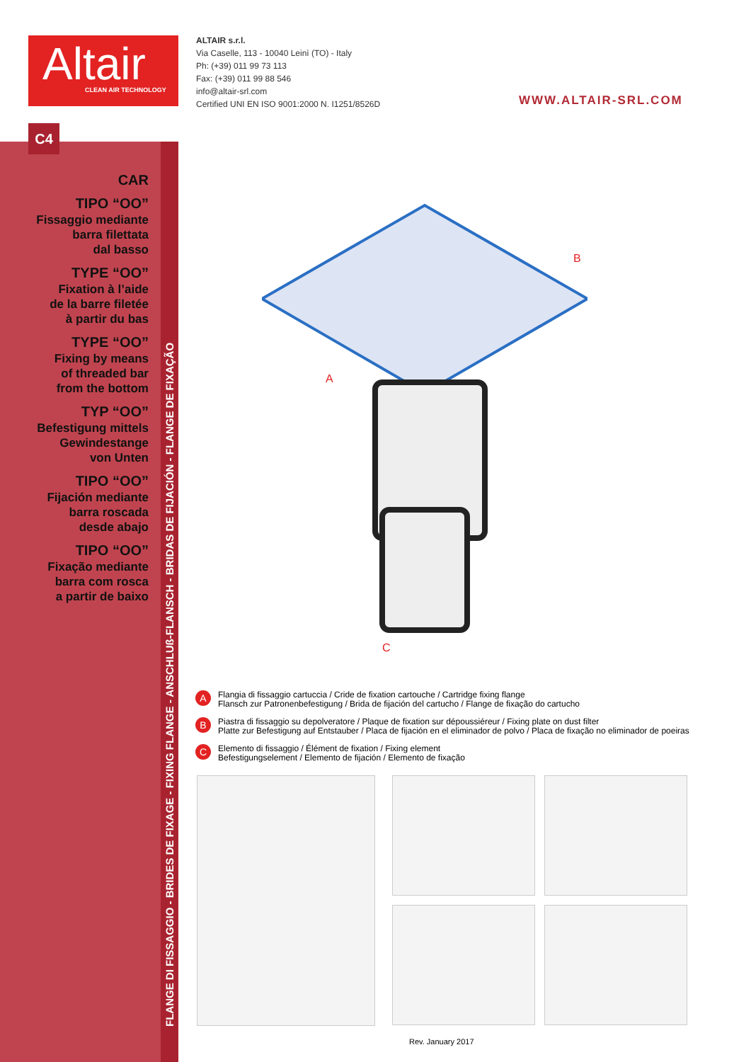Altair
CLEAN AIR TECHNOLOGY
ALTAIR s.r.l.
Via Caselle, 113 - 10040 Leinì (TO) - Italy
Ph: (+39) 011 99 73 113
Fax: (+39) 011 99 88 546
info@altair-srl.com
Certified UNI EN ISO 9001:2000 N. I1251/8526D
WWW.ALTAIR-SRL.COM
C4
CAR
TIPO “OO”
Fissaggio mediante
barra filettata
dal basso
TYPE “OO”
Fixation à l’aide
de la barre filetée
à partir du bas
TYPE “OO”
Fixing by means
of threaded bar
from the bottom
TYP “OO”
Befestigung mittels
Gewindestange
von Unten
TIPO “OO”
Fijación mediante
barra roscada
desde abajo
TIPO “OO”
Fixação mediante
barra com rosca
a partir de baixo
FLANGE DI FISSAGGIO - BRIDES DE FIXAGE - FIXING FLANGE - ANSCHLUß-FLANSCH - BRIDAS DE FIJACIÓN - FLANGE DE FIXAÇÃO
A
B
C
A Flangia di fissaggio cartuccia / Cride de fixation cartouche / Cartridge fixing flange
Flansch zur Patronenbefestigung / Brida de fijación del cartucho / Flange de fixação do cartucho
B Piastra di fissaggio su depolveratore / Plaque de fixation sur dépoussiéreur / Fixing plate on dust filter
Platte zur Befestigung auf Entstauber / Placa de fijación en el eliminador de polvo / Placa de fixação no eliminador de poeiras
C Elemento di fissaggio / Élément de fixation / Fixing element
Befestigungselement / Elemento de fijación / Elemento de fixação
Rev. January 2017